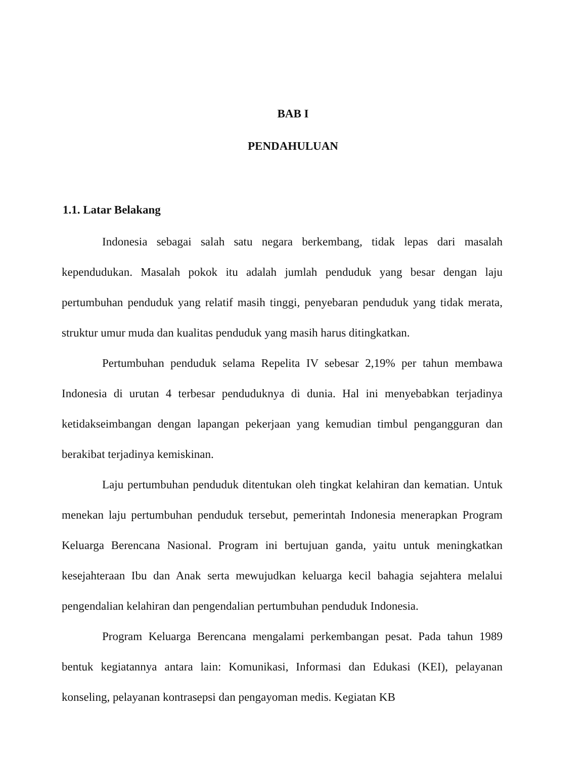BAB I
PENDAHULUAN
1.1. Latar Belakang
Indonesia sebagai salah satu negara berkembang, tidak lepas dari masalah kependudukan. Masalah pokok itu adalah jumlah penduduk yang besar dengan laju pertumbuhan penduduk yang relatif masih tinggi, penyebaran penduduk yang tidak merata, struktur umur muda dan kualitas penduduk yang masih harus ditingkatkan.
Pertumbuhan penduduk selama Repelita IV sebesar 2,19% per tahun membawa Indonesia di urutan 4 terbesar penduduknya di dunia. Hal ini menyebabkan terjadinya ketidakseimbangan dengan lapangan pekerjaan yang kemudian timbul pengangguran dan berakibat terjadinya kemiskinan.
Laju pertumbuhan penduduk ditentukan oleh tingkat kelahiran dan kematian. Untuk menekan laju pertumbuhan penduduk tersebut, pemerintah Indonesia menerapkan Program Keluarga Berencana Nasional. Program ini bertujuan ganda, yaitu untuk meningkatkan kesejahteraan Ibu dan Anak serta mewujudkan keluarga kecil bahagia sejahtera melalui pengendalian kelahiran dan pengendalian pertumbuhan penduduk Indonesia.
Program Keluarga Berencana mengalami perkembangan pesat. Pada tahun 1989 bentuk kegiatannya antara lain: Komunikasi, Informasi dan Edukasi (KEI), pelayanan konseling, pelayanan kontrasepsi dan pengayoman medis. Kegiatan KB